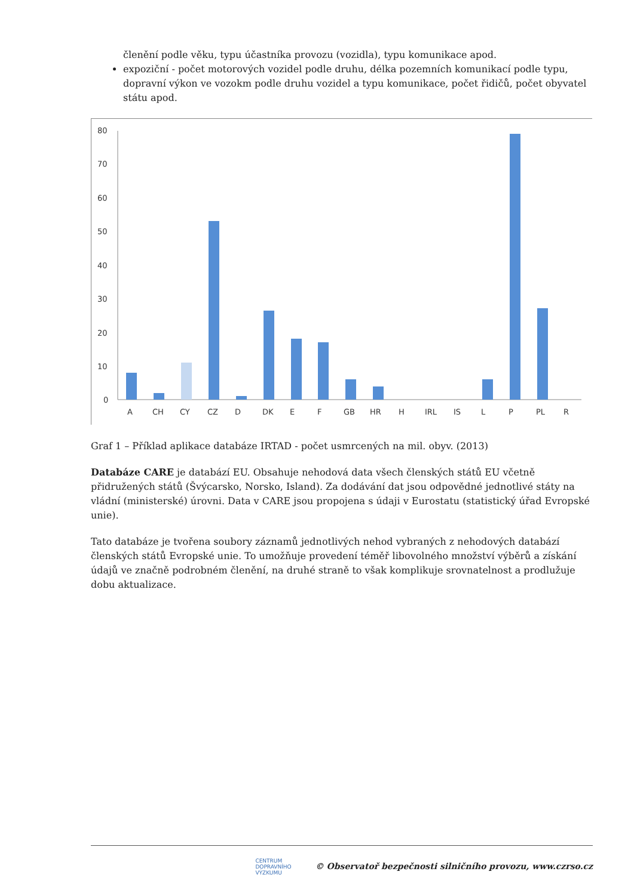členění podle věku, typu účastníka provozu (vozidla), typu komunikace apod.
expoziční - počet motorových vozidel podle druhu, délka pozemních komunikací podle typu, dopravní výkon ve vozokm podle druhu vozidel a typu komunikace, počet řidičů, počet obyvatel státu apod.
80
70
60
50
40
30
20
10
0
A
CH
CY
CZ
D
DK
E
F
GB
HR
H
IRL
IS
L
P
PL
R
Graf 1 – Příklad aplikace databáze IRTAD - počet usmrcených na mil. obyv. (2013)
Databáze CARE je databází EU. Obsahuje nehodová data všech členských států EU včetně přidružených států (Švýcarsko, Norsko, Island). Za dodávání dat jsou odpovědné jednotlivé státy na vládní (ministerské) úrovni. Data v CARE jsou propojena s údaji v Eurostatu (statistický úřad Evropské unie).
Tato databáze je tvořena soubory záznamů jednotlivých nehod vybraných z nehodových databází členských států Evropské unie. To umožňuje provedení téměř libovolného množství výběrů a získání údajů ve značně podrobném členění, na druhé straně to však komplikuje srovnatelnost a prodlužuje dobu aktualizace.
CENTRUM
DOPRAVNÍHO
VÝZKUMU © Observatoř bezpečnosti silničního provozu, www.czrso.cz